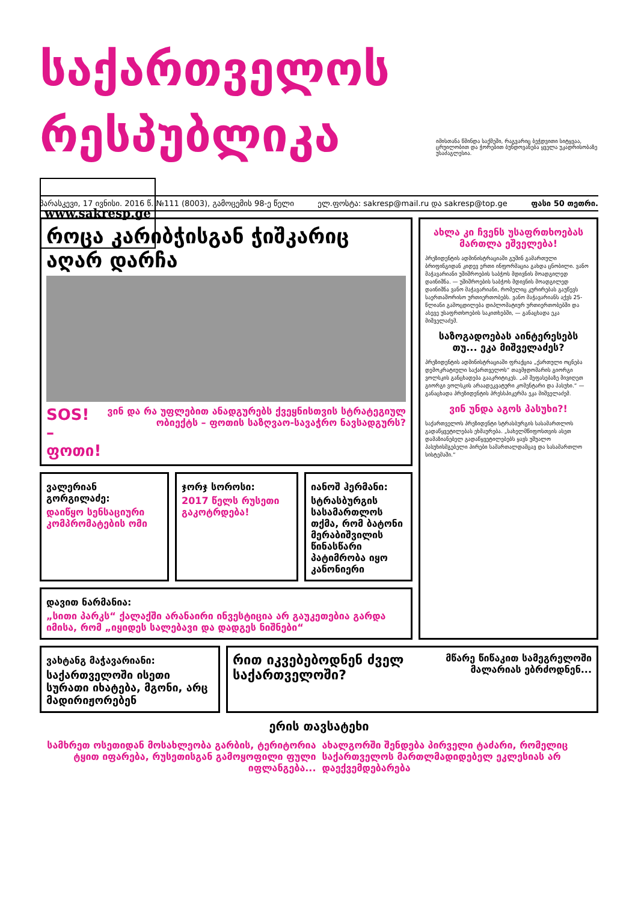საქართველოს
რესპუბლიკა www.sakresp.ge
იმისთანა წმინდა საქმეში, რაგვარიც ბეჭდვითი სიტყვაა, ცრუილობით და ჭორებით ბუნდოვანება ყველა უკადრისობაზე უსაძაგლესია.
პარასკევი, 17 ივნისი. 2016 წ. №111 (8003), გამოცემის 98-ე წელი ელ.ფოსტა: sakresp@mail.ru და sakresp@top.ge ფასი 50 თეთრი.
როცა კარიბჭისგან ჭიშკარიც აღარ დარჩა
SOS! – ფოთი!
ვინ და რა უფლებით ანადგურებს ქვეყნისთვის სტრატეგიულ ობიექტს – ფოთის საზღვაო-სავაჭრო ნავსადგურს?
ვალერიან გორგილაძე:
დაიწყო სენსაციური კომპრომატების ომი
ჯორჯ სოროსი:
2017 წელს რუსეთი გაკოტრდება!
იანოშ ჰერმანი:
სტრასბურგის სასამართლოს თქმა, რომ ბატონი მერაბიშვილის წინასწარი პატიმრობა იყო კანონიერი
დავით ნარმანია:
„სითი პარკს“ ქალაქში არანაირი ინვესტიცია არ გაუკეთებია გარდა იმისა, რომ „იყიდეს სალებავი და დადგეს ნიშნები“
ახლა კი ჩვენს უსაფრთხოებას მართლა ეშველება!
პრეზიდენტის ადმინისტრაციაში გუშინ გამართული ბრიფინგიდან კიდევ ერთი ინფორმაცია გახდა ცნობილი. ვანო მაჭავარიანი უშიშროების საბჭოს მდივნის მოადგილედ დაინიშნა. — უშიშროების საბჭოს მდივნის მოადგილედ დაინიშნა ვანო მაჭავარიანი, რომელიც კურირებას გაუწევს საერთაშორისო ურთიერთობებს. ვანო მაჭავარიანს აქვს 25-წლიანი გამოცდილება დიპლომატიურ ურთიერთობებში და ასევე უსაფრთხოების საკითხებში, — განაცხადა ეკა მიშველაძემ.
საზოგადოებას აინტერესებს თუ... ეკა მიშველაძეს?
პრეზიდენტის ადმინისტრაციაში ფრაქცია „ქართული ოცნება დემოკრატიული საქართველოს“ თავმჯდომარის გიორგი ვოლსკის განცხადება გააკრიტიკეს. „ამ შეფასებაზე მივიღეთ გიორგი ვოლსკის არაადეკვატური კომენტარი და პასუხი.“ — განაცხადა პრეზიდენტის პრესსპიკერმა ეკა მიშველაძემ.
ვინ უნდა აგოს პასუხი?!
საქართველოს პრეზიდენტი სტრასბურგის სასამართლოს გადაწყვეტილებას ეხმაურება. „სახელმწიფოსთვის ასეთ დამაზიანებელ გადაწყვეტილებებს ყავს უშუალო პასუხისმგებელი პირები სამართალდამცავ და სასამართლო სისტემაში.“
ვახტანგ მაჭავარიანი:
საქართველოში ისეთი სურათი იხატება, მგონი, არც მადირიჟორებენ
რით იკვებებოდნენ ძველ საქართველოში? მწარე წიწაკით სამეგრელოში მალარიას ებრძოდნენ...
ერის თავსატეხი
სამხრეთ ოსეთიდან მოსახლეობა გარბის, ტერიტორია ტყით იფარება, რუსეთისგან გამოყოფილი ფული იფლანგება...
ახალგორში შენდება პირველი ტაძარი, რომელიც საქართველოს მართლმადიდებელ ეკლესიას არ დაექვემდებარება